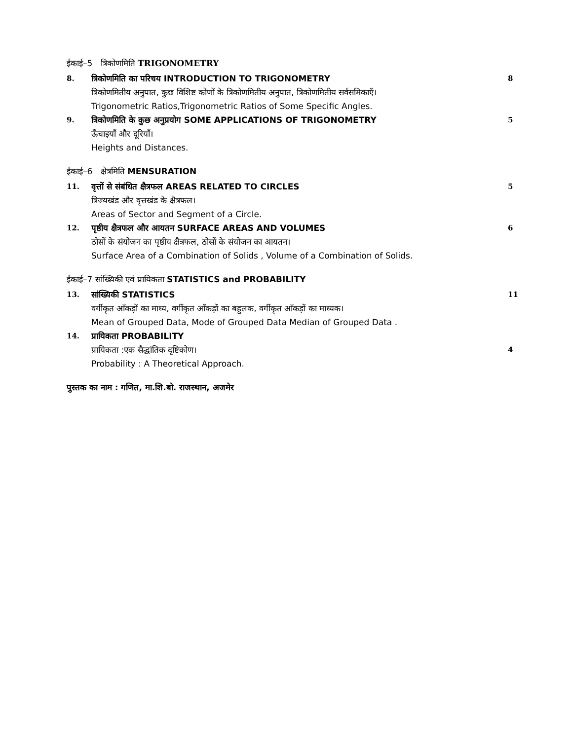ईकाई–5 त्रिकोणमिति TRIGONOMETRY
8. त्रिकोणमिति का परिचय INTRODUCTION TO TRIGONOMETRY
8
त्रिकोणमितीय अनुपात, कुछ विशिष्ट कोणों के त्रिकोणमितीय अनुपात, त्रिकोणमितीय सर्वसमिकाएँ।
Trigonometric Ratios,Trigonometric Ratios of Some Specific Angles.
9. त्रिकोणमिति के कुछ अनुप्रयोग SOME APPLICATIONS OF TRIGONOMETRY
5
ऊँचाइयाँ और दूरियाँ।
Heights and Distances.
ईकाई–6 क्षेत्रमिति MENSURATION
11. वृत्तों से संबंधित क्षैत्रफल AREAS RELATED TO CIRCLES
5
त्रिज्यखंड और वृत्तखंड के क्षैत्रफल।
Areas of Sector and Segment of a Circle.
12. पृष्ठीय क्षैत्रफल और आयतन SURFACE AREAS AND VOLUMES
6
ठोसों के संयोजन का पृष्ठीय क्षैत्रफल, ठोसों के संयोजन का आयतन।
Surface Area of a Combination of Solids , Volume of a Combination of Solids.
ईकाई–7 सांख्यिकी एवं प्रायिकता STATISTICS and PROBABILITY
13. सांख्यिकी STATISTICS 11
वर्गीकृत आँकड़ों का माध्य, वर्गीकृत आँकड़ों का बहुलक, वर्गीकृत आँकड़ों का माध्यक।
Mean of Grouped Data, Mode of Grouped Data Median of Grouped Data .
14. प्रायिकता PROBABILITY
प्रायिकता :एक सैद्धांतिक दृष्टिकोण।
4
Probability : A Theoretical Approach.
पुस्तक का नाम : गणित, मा.शि.बो. राजस्थान, अजमेर